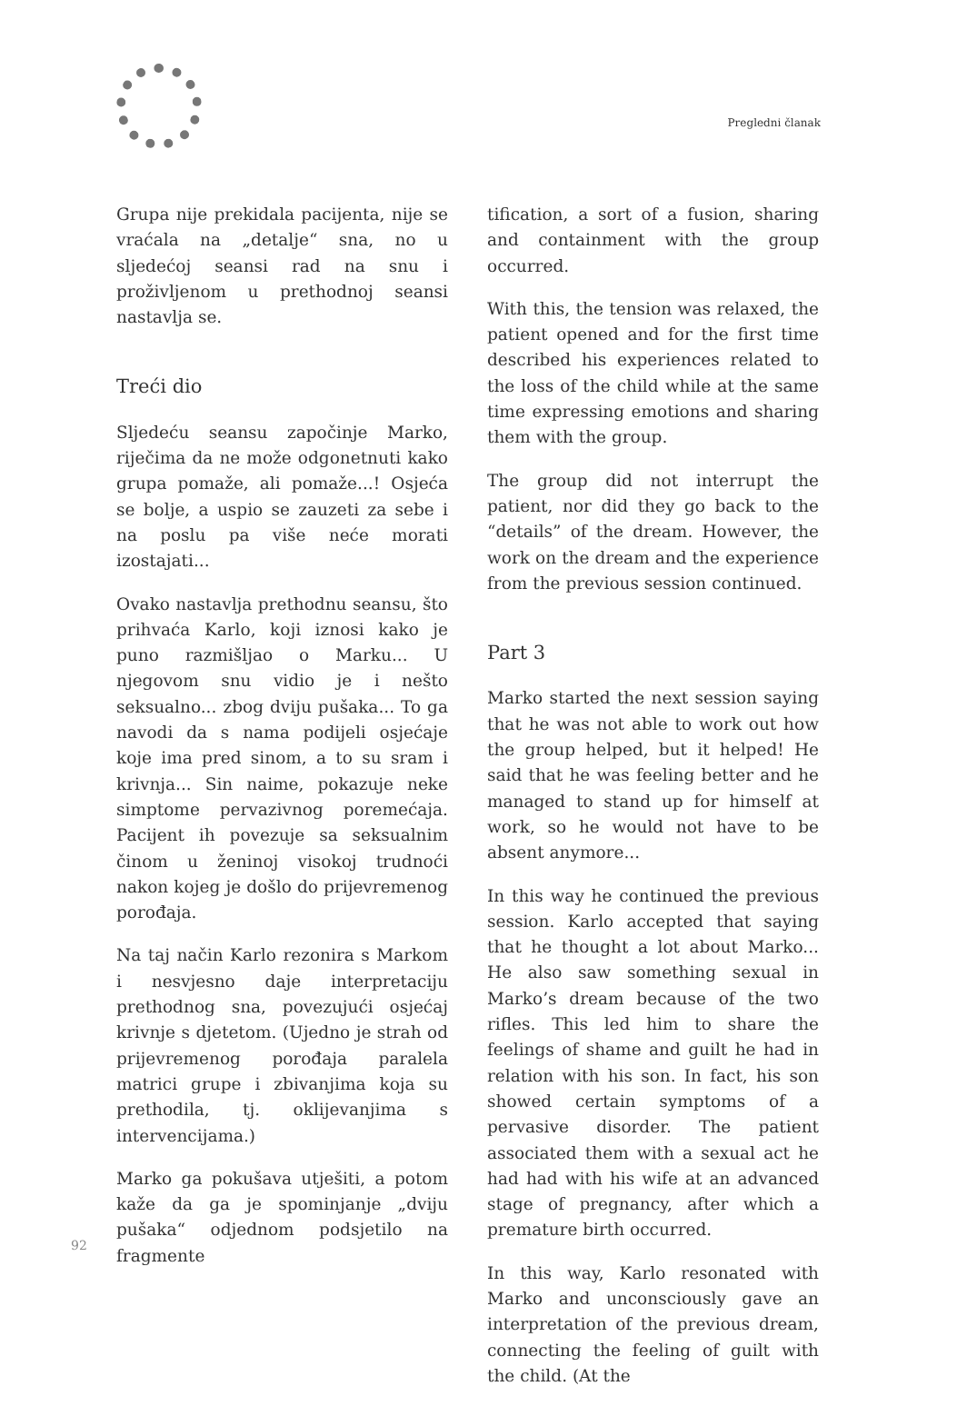Pregledni članak
Grupa nije prekidala pacijenta, nije se vraćala na „detalje“ sna, no u sljedećoj seansi rad na snu i proživljenom u prethodnoj seansi nastavlja se.
Treći dio
Sljedeću seansu započinje Marko, riječima da ne može odgonetnuti kako grupa pomaže, ali pomaže...! Osjeća se bolje, a uspio se zauzeti za sebe i na poslu pa više neće morati izostajati...
Ovako nastavlja prethodnu seansu, što prihvaća Karlo, koji iznosi kako je puno razmišljao o Marku... U njegovom snu vidio je i nešto seksualno... zbog dviju pušaka... To ga navodi da s nama podijeli osjećaje koje ima pred sinom, a to su sram i krivnja... Sin naime, pokazuje neke simptome pervazivnog poremećaja. Pacijent ih povezuje sa seksualnim činom u ženinoj visokoj trudnoći nakon kojeg je došlo do prijevremenog porođaja.
Na taj način Karlo rezonira s Markom i nesvjesno daje interpretaciju prethodnog sna, povezujući osjećaj krivnje s djetetom. (Ujedno je strah od prijevremenog porođaja paralela matrici grupe i zbivanjima koja su prethodila, tj. oklijevanjima s intervencijama.)
Marko ga pokušava utješiti, a potom kaže da ga je spominjanje „dviju pušaka“ odjednom podsjetilo na fragmente
tification, a sort of a fusion, sharing and containment with the group occurred.
With this, the tension was relaxed, the patient opened and for the first time described his experiences related to the loss of the child while at the same time expressing emotions and sharing them with the group.
The group did not interrupt the patient, nor did they go back to the “details” of the dream. However, the work on the dream and the experience from the previous session continued.
Part 3
Marko started the next session saying that he was not able to work out how the group helped, but it helped! He said that he was feeling better and he managed to stand up for himself at work, so he would not have to be absent anymore...
In this way he continued the previous session. Karlo accepted that saying that he thought a lot about Marko... He also saw something sexual in Marko’s dream because of the two rifles. This led him to share the feelings of shame and guilt he had in relation with his son. In fact, his son showed certain symptoms of a pervasive disorder. The patient associated them with a sexual act he had had with his wife at an advanced stage of pregnancy, after which a premature birth occurred.
In this way, Karlo resonated with Marko and unconsciously gave an interpretation of the previous dream, connecting the feeling of guilt with the child. (At the
92